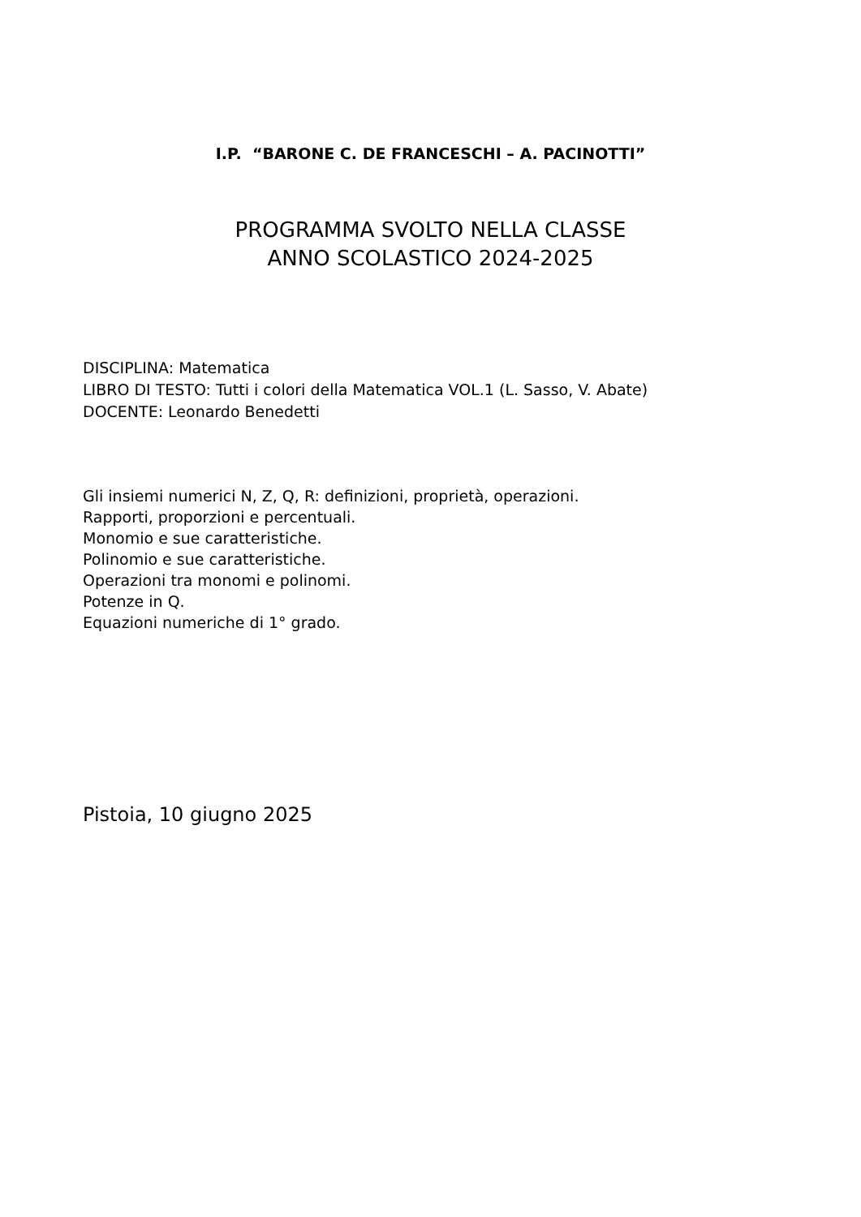I.P. “BARONE C. DE FRANCESCHI – A. PACINOTTI”
PROGRAMMA SVOLTO NELLA CLASSE
ANNO SCOLASTICO 2024-2025
DISCIPLINA: Matematica
LIBRO DI TESTO: Tutti i colori della Matematica VOL.1 (L. Sasso, V. Abate)
DOCENTE: Leonardo Benedetti
Gli insiemi numerici N, Z, Q, R: definizioni, proprietà, operazioni.
Rapporti, proporzioni e percentuali.
Monomio e sue caratteristiche.
Polinomio e sue caratteristiche.
Operazioni tra monomi e polinomi.
Potenze in Q.
Equazioni numeriche di 1° grado.
Pistoia, 10 giugno 2025